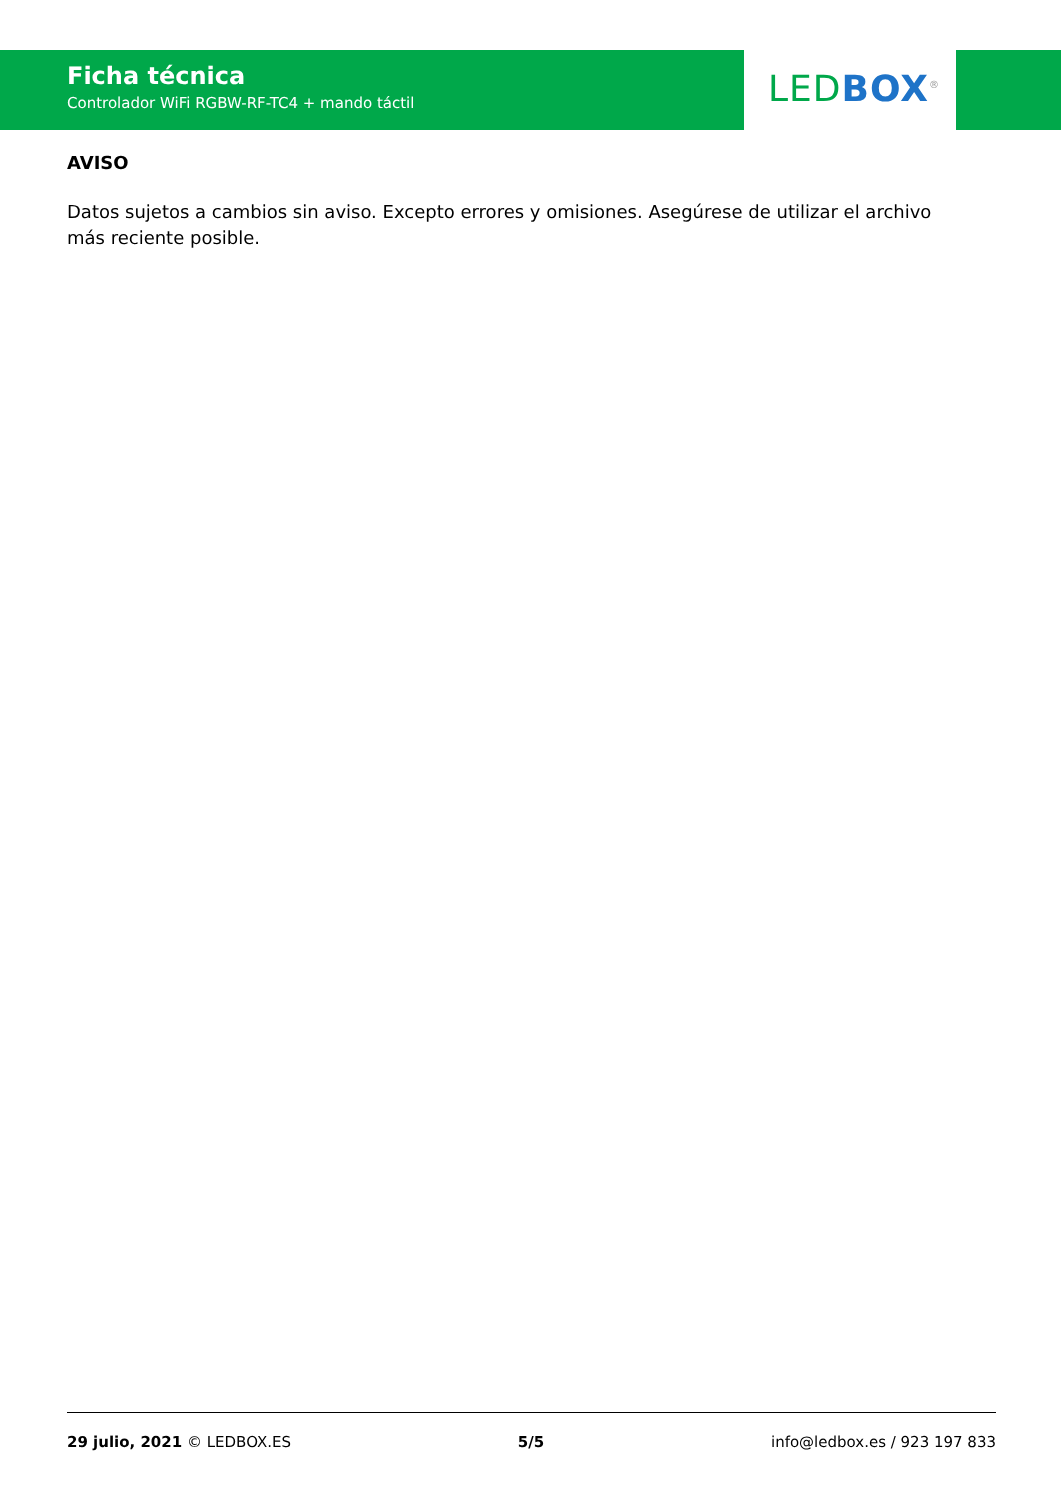Ficha técnica
Controlador WiFi RGBW-RF-TC4 + mando táctil
LED BOX<sup>®</sup>
AVISO
Datos sujetos a cambios sin aviso. Excepto errores y omisiones. Asegúrese de utilizar el archivo más reciente posible.
29 julio, 2021 © LEDBOX.ES 5/5 info@ledbox.es / 923 197 833